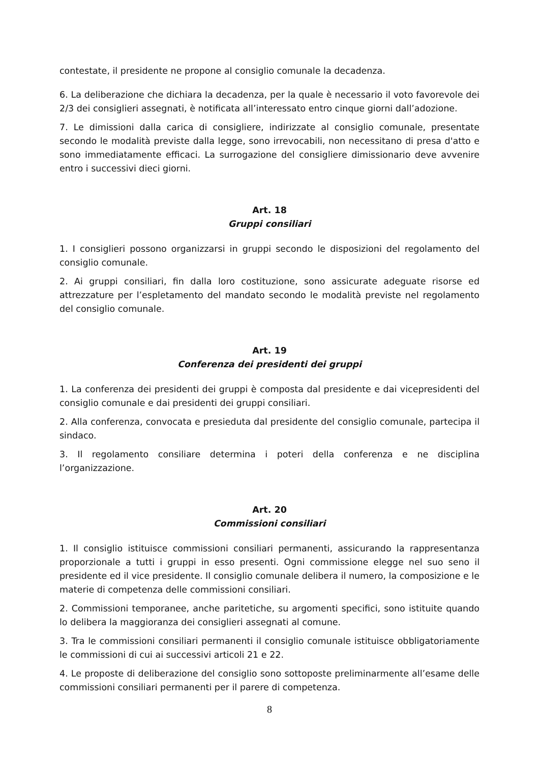contestate, il presidente ne propone al consiglio comunale la decadenza.
6. La deliberazione che dichiara la decadenza, per la quale è necessario il voto favorevole dei 2/3 dei consiglieri assegnati, è notificata all’interessato entro cinque giorni dall’adozione.
7. Le dimissioni dalla carica di consigliere, indirizzate al consiglio comunale, presentate secondo le modalità previste dalla legge, sono irrevocabili, non necessitano di presa d'atto e sono immediatamente efficaci. La surrogazione del consigliere dimissionario deve avvenire entro i successivi dieci giorni.
Art. 18
Gruppi consiliari
1. I consiglieri possono organizzarsi in gruppi secondo le disposizioni del regolamento del consiglio comunale.
2. Ai gruppi consiliari, fin dalla loro costituzione, sono assicurate adeguate risorse ed attrezzature per l’espletamento del mandato secondo le modalità previste nel regolamento del consiglio comunale.
Art. 19
Conferenza dei presidenti dei gruppi
1. La conferenza dei presidenti dei gruppi è composta dal presidente e dai vicepresidenti del consiglio comunale e dai presidenti dei gruppi consiliari.
2. Alla conferenza, convocata e presieduta dal presidente del consiglio comunale, partecipa il sindaco.
3. Il regolamento consiliare determina i poteri della conferenza e ne disciplina l’organizzazione.
Art. 20
Commissioni consiliari
1. Il consiglio istituisce commissioni consiliari permanenti, assicurando la rappresentanza proporzionale a tutti i gruppi in esso presenti. Ogni commissione elegge nel suo seno il presidente ed il vice presidente. Il consiglio comunale delibera il numero, la composizione e le materie di competenza delle commissioni consiliari.
2. Commissioni temporanee, anche paritetiche, su argomenti specifici, sono istituite quando lo delibera la maggioranza dei consiglieri assegnati al comune.
3. Tra le commissioni consiliari permanenti il consiglio comunale istituisce obbligatoriamente le commissioni di cui ai successivi articoli 21 e 22.
4. Le proposte di deliberazione del consiglio sono sottoposte preliminarmente all’esame delle commissioni consiliari permanenti per il parere di competenza.
8